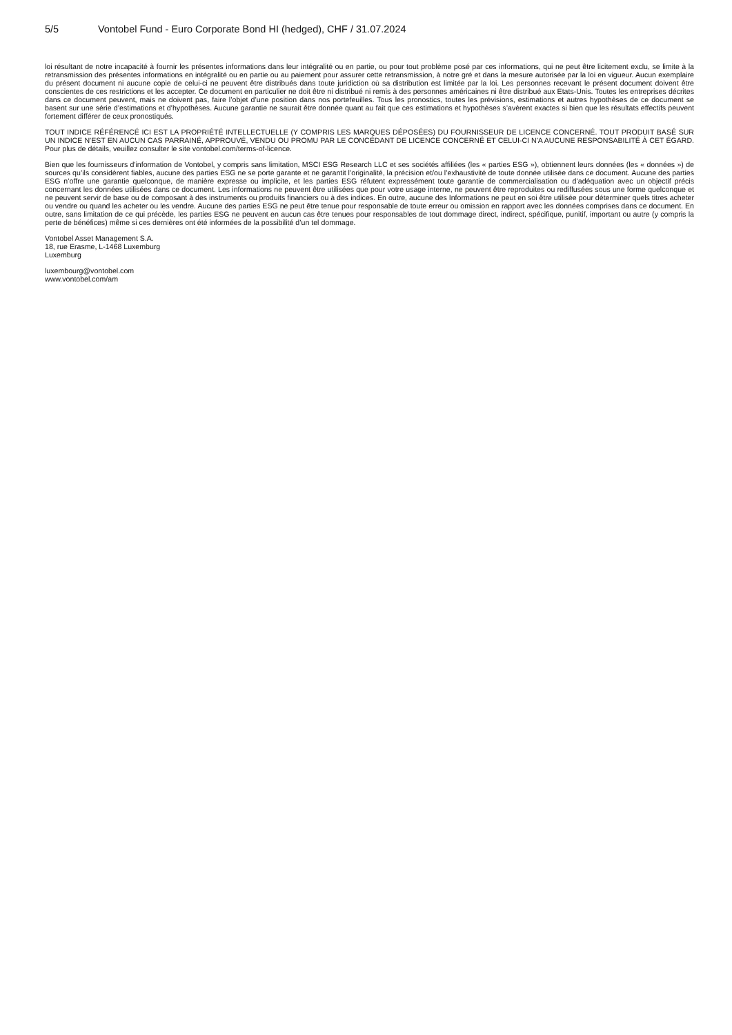5/5 Vontobel Fund - Euro Corporate Bond HI (hedged), CHF / 31.07.2024
loi résultant de notre incapacité à fournir les présentes informations dans leur intégralité ou en partie, ou pour tout problème posé par ces informations, qui ne peut être licitement exclu, se limite à la retransmission des présentes informations en intégralité ou en partie ou au paiement pour assurer cette retransmission, à notre gré et dans la mesure autorisée par la loi en vigueur. Aucun exemplaire du présent document ni aucune copie de celui-ci ne peuvent être distribués dans toute juridiction où sa distribution est limitée par la loi. Les personnes recevant le présent document doivent être conscientes de ces restrictions et les accepter. Ce document en particulier ne doit être ni distribué ni remis à des personnes américaines ni être distribué aux Etats-Unis. Toutes les entreprises décrites dans ce document peuvent, mais ne doivent pas, faire l’objet d’une position dans nos portefeuilles. Tous les pronostics, toutes les prévisions, estimations et autres hypothèses de ce document se basent sur une série d’estimations et d’hypothèses. Aucune garantie ne saurait être donnée quant au fait que ces estimations et hypothèses s’avèrent exactes si bien que les résultats effectifs peuvent fortement différer de ceux pronostiqués.
TOUT INDICE RÉFÉRENCÉ ICI EST LA PROPRIÉTÉ INTELLECTUELLE (Y COMPRIS LES MARQUES DÉPOSÉES) DU FOURNISSEUR DE LICENCE CONCERNÉ. TOUT PRODUIT BASÉ SUR UN INDICE N'EST EN AUCUN CAS PARRAINÉ, APPROUVÉ, VENDU OU PROMU PAR LE CONCÉDANT DE LICENCE CONCERNÉ ET CELUI-CI N'A AUCUNE RESPONSABILITÉ À CET ÉGARD. Pour plus de détails, veuillez consulter le site vontobel.com/terms-of-licence.
Bien que les fournisseurs d'information de Vontobel, y compris sans limitation, MSCI ESG Research LLC et ses sociétés affiliées (les « parties ESG »), obtiennent leurs données (les « données ») de sources qu’ils considèrent fiables, aucune des parties ESG ne se porte garante et ne garantit l’originalité, la précision et/ou l’exhaustivité de toute donnée utilisée dans ce document. Aucune des parties ESG n’offre une garantie quelconque, de manière expresse ou implicite, et les parties ESG réfutent expressément toute garantie de commercialisation ou d’adéquation avec un objectif précis concernant les données utilisées dans ce document. Les informations ne peuvent être utilisées que pour votre usage interne, ne peuvent être reproduites ou rediffusées sous une forme quelconque et ne peuvent servir de base ou de composant à des instruments ou produits financiers ou à des indices. En outre, aucune des Informations ne peut en soi être utilisée pour déterminer quels titres acheter ou vendre ou quand les acheter ou les vendre. Aucune des parties ESG ne peut être tenue pour responsable de toute erreur ou omission en rapport avec les données comprises dans ce document. En outre, sans limitation de ce qui précède, les parties ESG ne peuvent en aucun cas être tenues pour responsables de tout dommage direct, indirect, spécifique, punitif, important ou autre (y compris la perte de bénéfices) même si ces dernières ont été informées de la possibilité d’un tel dommage.
Vontobel Asset Management S.A.
18, rue Erasme, L-1468 Luxemburg
Luxemburg
luxembourg@vontobel.com
www.vontobel.com/am